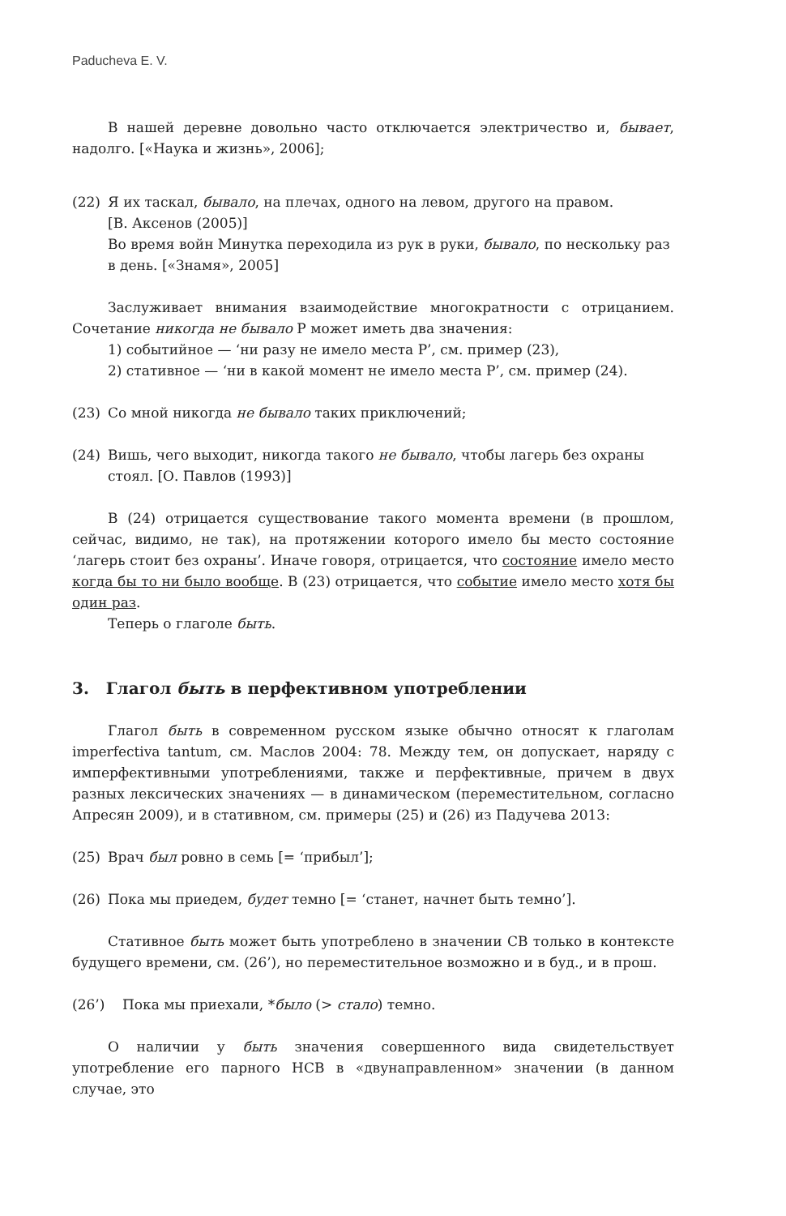Paducheva E. V.
В нашей деревне довольно часто отключается электричество и, бывает, надолго. [«Наука и жизнь», 2006];
(22) Я их таскал, бывало, на плечах, одного на левом, другого на правом.
[В. Аксенов (2005)]
Во время войн Минутка переходила из рук в руки, бывало, по нескольку раз в день. [«Знамя», 2005]
Заслуживает внимания взаимодействие многократности с отрицанием. Сочетание никогда не бывало P может иметь два значения:
1) событийное — ‘ни разу не имело места P’, см. пример (23),
2) стативное — ‘ни в какой момент не имело места P’, см. пример (24).
(23) Со мной никогда не бывало таких приключений;
(24) Вишь, чего выходит, никогда такого не бывало, чтобы лагерь без охраны стоял. [О. Павлов (1993)]
В (24) отрицается существование такого момента времени (в прошлом, сейчас, видимо, не так), на протяжении которого имело бы место состояние ‘лагерь стоит без охраны’. Иначе говоря, отрицается, что состояние имело место когда бы то ни было вообще. В (23) отрицается, что событие имело место хотя бы один раз.
Теперь о глаголе быть.
3. Глагол быть в перфективном употреблении
Глагол быть в современном русском языке обычно относят к глаголам imperfectiva tantum, см. Маслов 2004: 78. Между тем, он допускает, наряду с имперфективными употреблениями, также и перфективные, причем в двух разных лексических значениях — в динамическом (переместительном, согласно Апресян 2009), и в стативном, см. примеры (25) и (26) из Падучева 2013:
(25) Врач был ровно в семь [= ‘прибыл’];
(26) Пока мы приедем, будет темно [= ‘станет, начнет быть темно’].
Стативное быть может быть употреблено в значении СВ только в контексте будущего времени, см. (26’), но переместительное возможно и в буд., и в прош.
(26’) Пока мы приехали, *было (> стало) темно.
О наличии у быть значения совершенного вида свидетельствует употребление его парного НСВ в «двунаправленном» значении (в данном случае, это